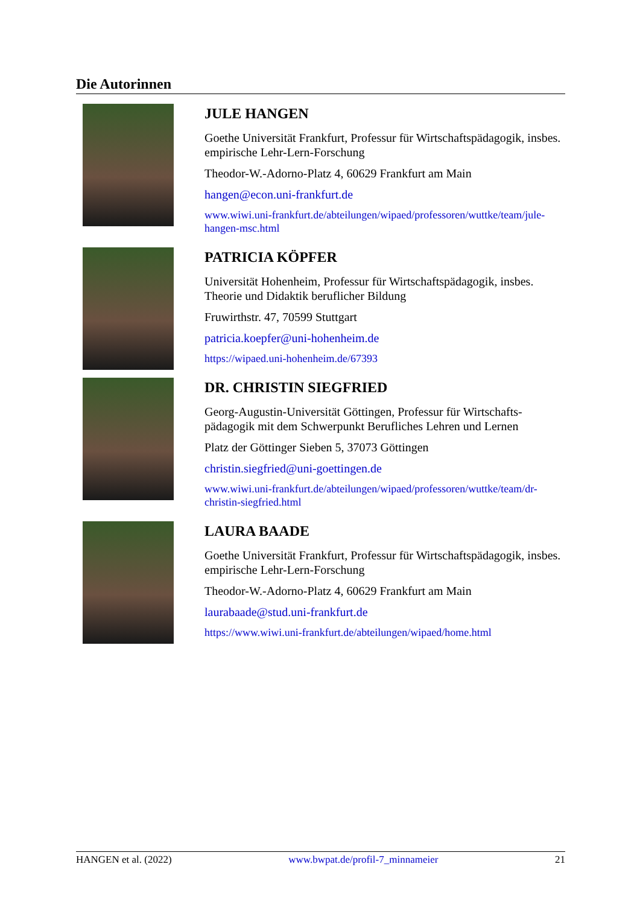Die Autorinnen
JULE HANGEN
Goethe Universität Frankfurt, Professur für Wirtschaftspädagogik, insbes. empirische Lehr-Lern-Forschung
Theodor-W.-Adorno-Platz 4, 60629 Frankfurt am Main
hangen@econ.uni-frankfurt.de
www.wiwi.uni-frankfurt.de/abteilungen/wipaed/professoren/wuttke/team/jule-hangen-msc.html
PATRICIA KÖPFER
Universität Hohenheim, Professur für Wirtschaftspädagogik, insbes. Theorie und Didaktik beruflicher Bildung
Fruwirthstr. 47, 70599 Stuttgart
patricia.koepfer@uni-hohenheim.de
https://wipaed.uni-hohenheim.de/67393
DR. CHRISTIN SIEGFRIED
Georg-Augustin-Universität Göttingen, Professur für Wirtschafts-pädagogik mit dem Schwerpunkt Berufliches Lehren und Lernen
Platz der Göttinger Sieben 5, 37073 Göttingen
christin.siegfried@uni-goettingen.de
www.wiwi.uni-frankfurt.de/abteilungen/wipaed/professoren/wuttke/team/dr-christin-siegfried.html
LAURA BAADE
Goethe Universität Frankfurt, Professur für Wirtschaftspädagogik, insbes. empirische Lehr-Lern-Forschung
Theodor-W.-Adorno-Platz 4, 60629 Frankfurt am Main
laurabaade@stud.uni-frankfurt.de
https://www.wiwi.uni-frankfurt.de/abteilungen/wipaed/home.html
HANGEN et al. (2022) www.bwpat.de/profil-7_minnameier 21